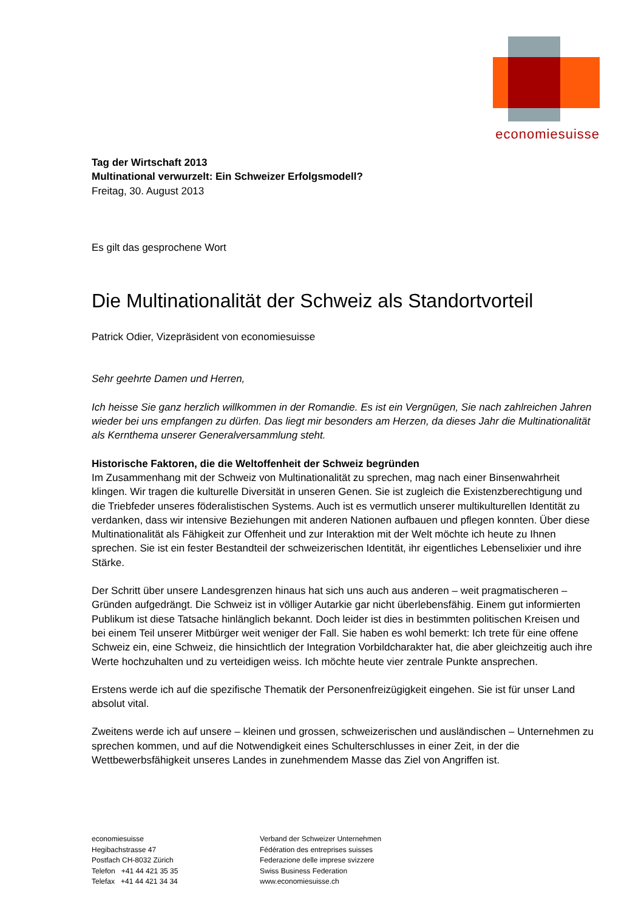economiesuisse
Tag der Wirtschaft 2013
Multinational verwurzelt: Ein Schweizer Erfolgsmodell?
Freitag, 30. August 2013
Es gilt das gesprochene Wort
Die Multinationalität der Schweiz als Standortvorteil
Patrick Odier, Vizepräsident von economiesuisse
Sehr geehrte Damen und Herren,
Ich heisse Sie ganz herzlich willkommen in der Romandie. Es ist ein Vergnügen, Sie nach zahlreichen Jahren wieder bei uns empfangen zu dürfen. Das liegt mir besonders am Herzen, da dieses Jahr die Multinationalität als Kernthema unserer Generalversammlung steht.
Historische Faktoren, die die Weltoffenheit der Schweiz begründen
Im Zusammenhang mit der Schweiz von Multinationalität zu sprechen, mag nach einer Binsenwahrheit klingen. Wir tragen die kulturelle Diversität in unseren Genen. Sie ist zugleich die Existenzberechtigung und die Triebfeder unseres föderalistischen Systems. Auch ist es vermutlich unserer multikulturellen Identität zu verdanken, dass wir intensive Beziehungen mit anderen Nationen aufbauen und pflegen konnten. Über diese Multinationalität als Fähigkeit zur Offenheit und zur Interaktion mit der Welt möchte ich heute zu Ihnen sprechen. Sie ist ein fester Bestandteil der schweizerischen Identität, ihr eigentliches Lebenselixier und ihre Stärke.
Der Schritt über unsere Landesgrenzen hinaus hat sich uns auch aus anderen – weit pragmatischeren – Gründen aufgedrängt. Die Schweiz ist in völliger Autarkie gar nicht überlebensfähig. Einem gut informierten Publikum ist diese Tatsache hinlänglich bekannt. Doch leider ist dies in bestimmten politischen Kreisen und bei einem Teil unserer Mitbürger weit weniger der Fall. Sie haben es wohl bemerkt: Ich trete für eine offene Schweiz ein, eine Schweiz, die hinsichtlich der Integration Vorbildcharakter hat, die aber gleichzeitig auch ihre Werte hochzuhalten und zu verteidigen weiss. Ich möchte heute vier zentrale Punkte ansprechen.
Erstens werde ich auf die spezifische Thematik der Personenfreizügigkeit eingehen. Sie ist für unser Land absolut vital.
Zweitens werde ich auf unsere – kleinen und grossen, schweizerischen und ausländischen – Unternehmen zu sprechen kommen, und auf die Notwendigkeit eines Schulterschlusses in einer Zeit, in der die Wettbewerbsfähigkeit unseres Landes in zunehmendem Masse das Ziel von Angriffen ist.
economiesuisse
Hegibachstrasse 47
Postfach CH-8032 Zürich
Telefon +41 44 421 35 35
Telefax +41 44 421 34 34
Verband der Schweizer Unternehmen
Fédération des entreprises suisses
Federazione delle imprese svizzere
Swiss Business Federation
www.economiesuisse.ch